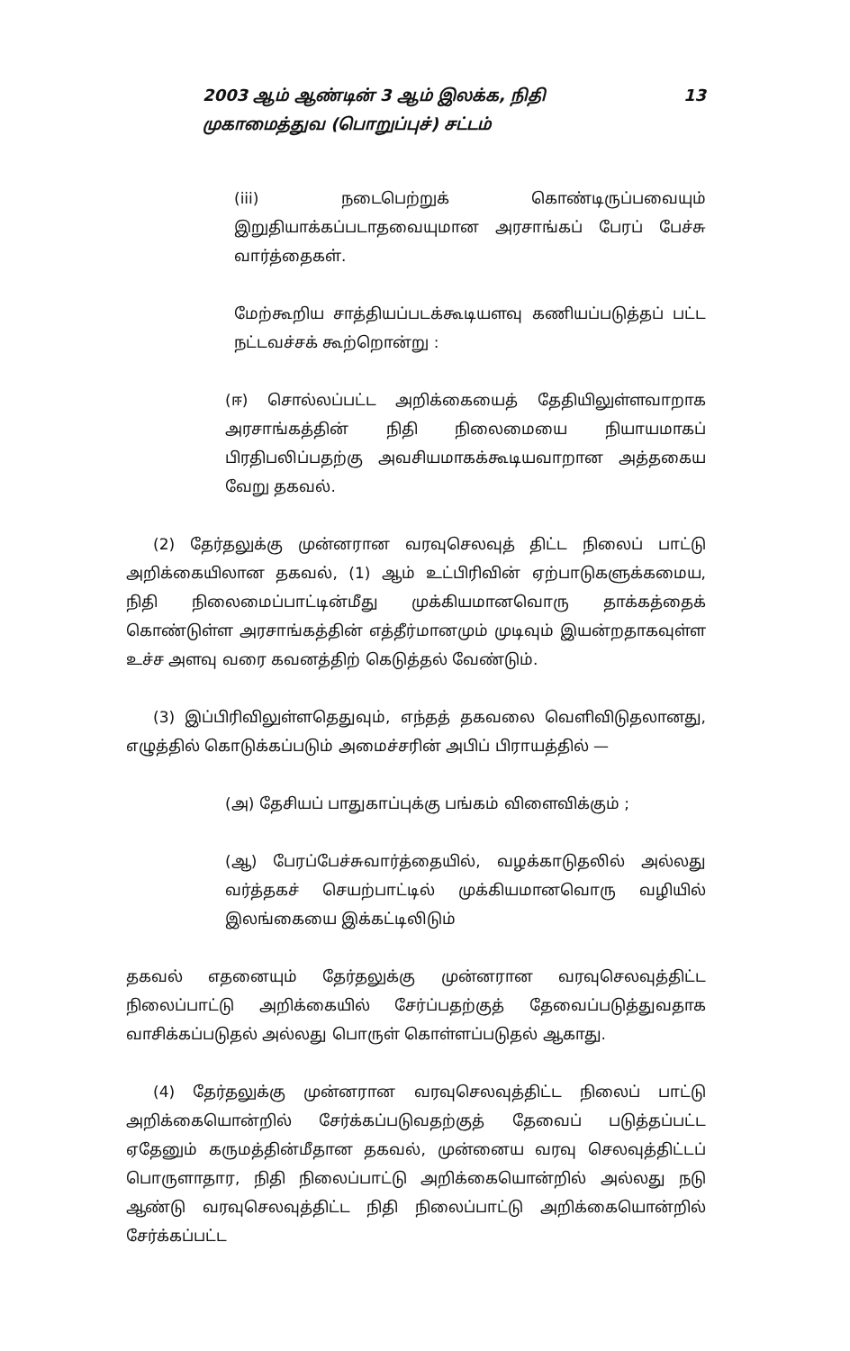2003 ஆம் ஆண்டின் 3 ஆம் இலக்க, நிதி
முகாமைத்துவ (பொறுப்புச்) சட்டம்
13
(iii) நடைபெற்றுக் கொண்டிருப்பவையும் இறுதியாக்கப்படாதவையுமான அரசாங்கப் பேரப் பேச்சு வார்த்தைகள்.
மேற்கூறிய சாத்தியப்படக்கூடியளவு கணியப்படுத்தப் பட்ட நட்டவச்சக் கூற்றொன்று :
(ஈ) சொல்லப்பட்ட அறிக்கையைத் தேதியிலுள்ளவாறாக அரசாங்கத்தின் நிதி நிலைமையை நியாயமாகப் பிரதிபலிப்பதற்கு அவசியமாகக்கூடியவாறான அத்தகைய வேறு தகவல்.
(2) தேர்தலுக்கு முன்னரான வரவுசெலவுத் திட்ட நிலைப் பாட்டு அறிக்கையிலான தகவல், (1) ஆம் உட்பிரிவின் ஏற்பாடுகளுக்கமைய, நிதி நிலைமைப்பாட்டின்மீது முக்கியமானவொரு தாக்கத்தைக் கொண்டுள்ள அரசாங்கத்தின் எத்தீர்மானமும் முடிவும் இயன்றதாகவுள்ள உச்ச அளவு வரை கவனத்திற் கெடுத்தல் வேண்டும்.
(3) இப்பிரிவிலுள்ளதெதுவும், எந்தத் தகவலை வெளிவிடுதலானது, எழுத்தில் கொடுக்கப்படும் அமைச்சரின் அபிப் பிராயத்தில் —
(அ) தேசியப் பாதுகாப்புக்கு பங்கம் விளைவிக்கும் ;
(ஆ) பேரப்பேச்சுவார்த்தையில், வழக்காடுதலில் அல்லது வர்த்தகச் செயற்பாட்டில் முக்கியமானவொரு வழியில் இலங்கையை இக்கட்டிலிடும்
தகவல் எதனையும் தேர்தலுக்கு முன்னரான வரவுசெலவுத்திட்ட நிலைப்பாட்டு அறிக்கையில் சேர்ப்பதற்குத் தேவைப்படுத்துவதாக வாசிக்கப்படுதல் அல்லது பொருள் கொள்ளப்படுதல் ஆகாது.
(4) தேர்தலுக்கு முன்னரான வரவுசெலவுத்திட்ட நிலைப் பாட்டு அறிக்கையொன்றில் சேர்க்கப்படுவதற்குத் தேவைப் படுத்தப்பட்ட ஏதேனும் கருமத்தின்மீதான தகவல், முன்னைய வரவு செலவுத்திட்டப் பொருளாதார, நிதி நிலைப்பாட்டு அறிக்கையொன்றில் அல்லது நடு ஆண்டு வரவுசெலவுத்திட்ட நிதி நிலைப்பாட்டு அறிக்கையொன்றில் சேர்க்கப்பட்ட